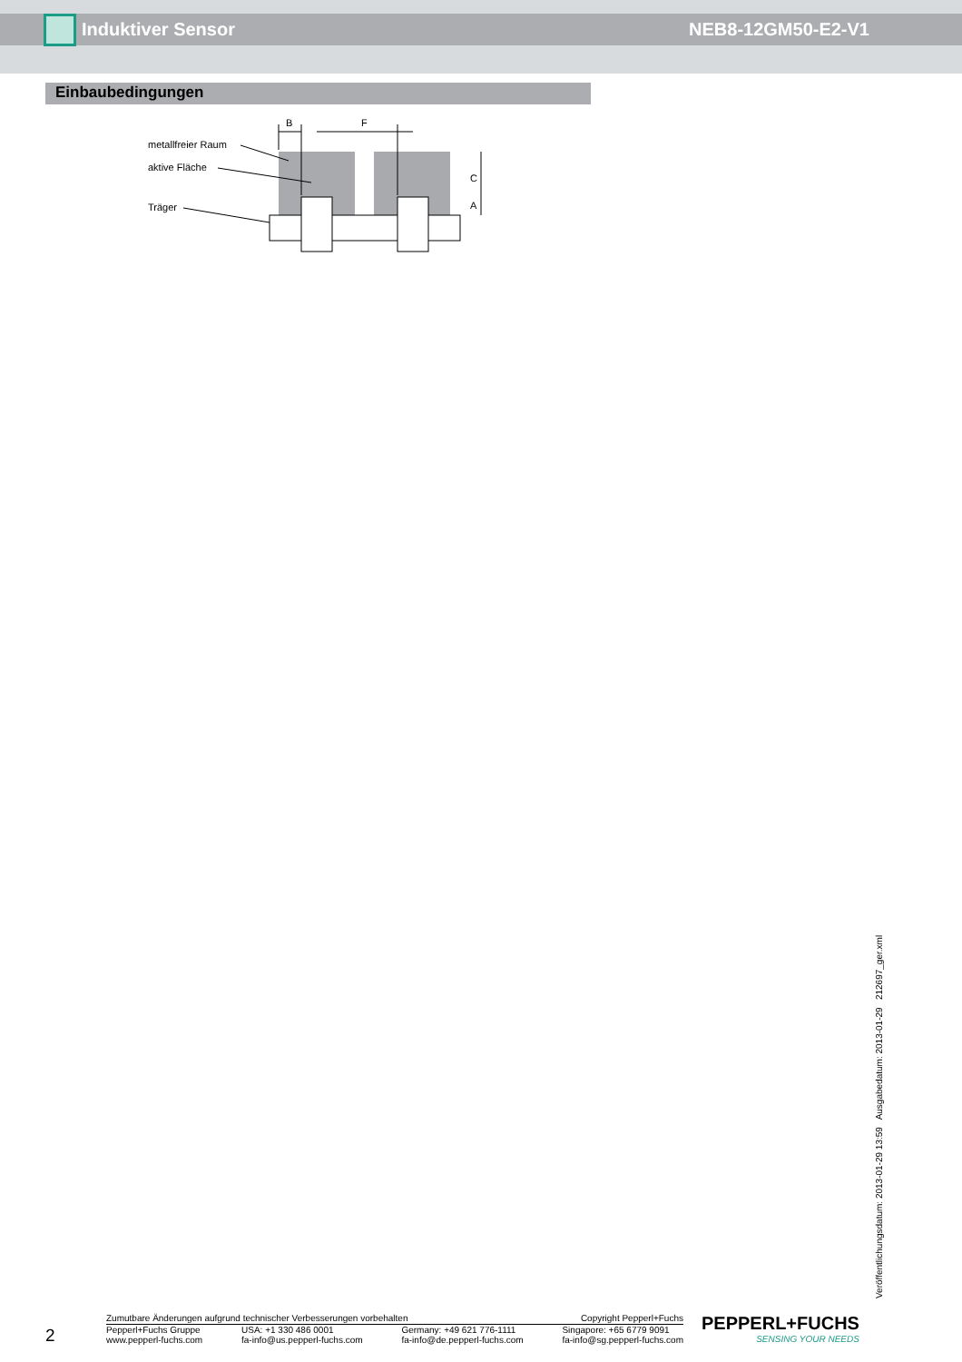Induktiver Sensor NEB8-12GM50-E2-V1
Einbaubedingungen
B
F
C
A
metallfreier Raum
aktive Fläche
Träger
Veröffentlichungsdatum: 2013-01-29 13:59 Ausgabedatum: 2013-01-29 212697_ger.xml
2
Zumutbare Änderungen aufgrund technischer Verbesserungen vorbehalten Copyright Pepperl+Fuchs
Pepperl+Fuchs Gruppe
www.pepperl-fuchs.com USA: +1 330 486 0001
fa-info@us.pepperl-fuchs.com Germany: +49 621 776-1111
fa-info@de.pepperl-fuchs.com Singapore: +65 6779 9091
fa-info@sg.pepperl-fuchs.com
PEPPERL+FUCHS
SENSING YOUR NEEDS